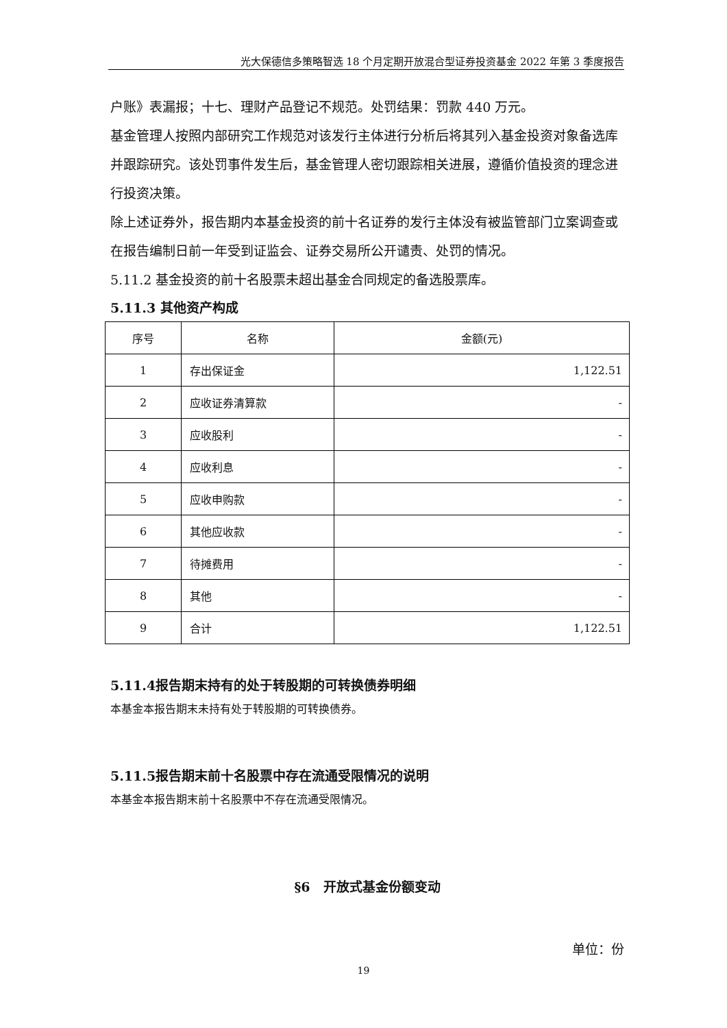光大保德信多策略智选 18 个月定期开放混合型证券投资基金 2022 年第 3 季度报告
户账》表漏报；十七、理财产品登记不规范。处罚结果：罚款 440 万元。
基金管理人按照内部研究工作规范对该发行主体进行分析后将其列入基金投资对象备选库并跟踪研究。该处罚事件发生后，基金管理人密切跟踪相关进展，遵循价值投资的理念进行投资决策。
除上述证券外，报告期内本基金投资的前十名证券的发行主体没有被监管部门立案调查或在报告编制日前一年受到证监会、证券交易所公开谴责、处罚的情况。
5.11.2 基金投资的前十名股票未超出基金合同规定的备选股票库。
5.11.3 其他资产构成
| 序号 | 名称 | 金额(元) |
| --- | --- | --- |
| 1 | 存出保证金 | 1,122.51 |
| 2 | 应收证券清算款 | - |
| 3 | 应收股利 | - |
| 4 | 应收利息 | - |
| 5 | 应收申购款 | - |
| 6 | 其他应收款 | - |
| 7 | 待摊费用 | - |
| 8 | 其他 | - |
| 9 | 合计 | 1,122.51 |
5.11.4报告期末持有的处于转股期的可转换债券明细
本基金本报告期末未持有处于转股期的可转换债券。
5.11.5报告期末前十名股票中存在流通受限情况的说明
本基金本报告期末前十名股票中不存在流通受限情况。
§6　开放式基金份额变动
单位：份
19